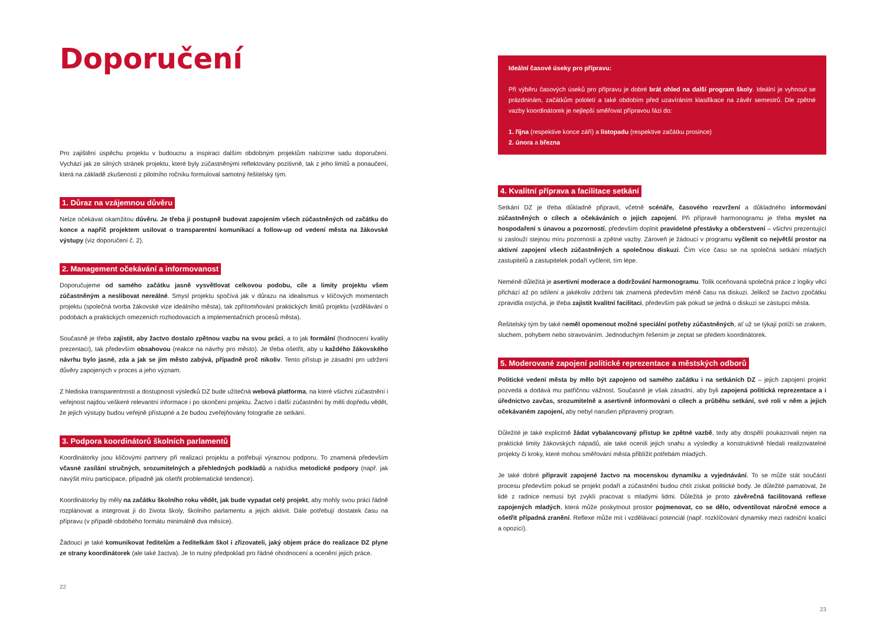Doporučení
Pro zajištění úspěchu projektu v budoucnu a inspiraci dalším obdobným projektům nabízíme sadu doporučení. Vychází jak ze silných stránek projektu, které byly zúčastněnými reflektovány pozitivně, tak z jeho limitů a ponaučení, která na základě zkušenosti z pilotního ročníku formuloval samotný řešitelský tým.
1. Důraz na vzájemnou důvěru
Nelze očekávat okamžitou důvěru. Je třeba ji postupně budovat zapojením všech zúčastněných od začátku do konce a napříč projektem usilovat o transparentní komunikaci a follow-up od vedení města na žákovské výstupy (viz doporučení č. 2).
2. Management očekávání a informovanost
Doporučujeme od samého začátku jasně vysvětlovat celkovou podobu, cíle a limity projektu všem zúčastněným a neslibovat nereálné. Smysl projektu spočívá jak v důrazu na idealismus v klíčových momentech projektu (společná tvorba žákovské vize ideálního města), tak zpřítomňování praktických limitů projektu (vzdělávání o podobách a praktických omezeních rozhodovacích a implementačních procesů města).
Současně je třeba zajistit, aby žactvo dostalo zpětnou vazbu na svou práci, a to jak formální (hodnocení kvality prezentací), tak především obsahovou (reakce na návrhy pro město). Je třeba ošetřit, aby u každého žákovského návrhu bylo jasné, zda a jak se jím město zabývá, případně proč nikoliv. Tento přístup je zásadní pro udržení důvěry zapojených v proces a jeho význam.
Z hlediska transparentnosti a dostupnosti výsledků DZ bude užitečná webová platforma, na které všichni zúčastnění i veřejnost najdou veškeré relevantní informace i po skončení projektu. Žactvo i další zúčastnění by měli dopředu vědět, že jejich výstupy budou veřejně přístupné a že budou zveřejňovány fotografie ze setkání.
3. Podpora koordinátorů školních parlamentů
Koordinátorky jsou klíčovými partnery při realizaci projektu a potřebují výraznou podporu. To znamená především včasné zasílání stručných, srozumitelných a přehledných podkladů a nabídka metodické podpory (např. jak navýšit míru participace, případně jak ošetřit problematické tendence).
Koordinátorky by měly na začátku školního roku vědět, jak bude vypadat celý projekt, aby mohly svou práci řádně rozplánovat a integrovat ji do života školy, školního parlamentu a jejich aktivit. Dále potřebují dostatek času na přípravu (v případě obdobého formátu minimálně dva měsíce).
Žádoucí je také komunikovat ředitelům a ředitelkám škol i zřizovateli, jaký objem práce do realizace DZ plyne ze strany koordinátorek (ale také žactva). Je to nutný předpoklad pro řádné ohodnocení a ocenění jejich práce.
22
Ideální časové úseky pro přípravu:
Při výběru časových úseků pro přípravu je dobré brát ohled na další program školy. Ideální je vyhnout se prázdninám, začátkům pololetí a také obdobím před uzavíráním klasifikace na závěr semestrů. Dle zpětné vazby koordinátorek je nejlepší směřovat přípravou fázi do:
1. října (respektive konce září) a listopadu (respektive začátku prosince)
2. února a března
4. Kvalitní příprava a facilitace setkání
Setkání DZ je třeba důkladně připravit, včetně scénáře, časového rozvržení a důkladného informování zúčastněných o cílech a očekáváních o jejich zapojení. Při přípravě harmonogramu je třeba myslet na hospodaření s únavou a pozorností, především doplnit pravidelné přestávky a občerstvení – všichni prezentující si zaslouží stejnou míru pozornosti a zpětné vazby. Zároveň je žádoucí v programu vyčlenit co největší prostor na aktivní zapojení všech zúčastněných a společnou diskuzi. Čím více času se na společná setkání mladých zastupitelů a zastupitelek podaří vyčlenit, tím lépe.
Neméně důležitá je asertivní moderace a dodržování harmonogramu. Tolik oceňovaná společná práce z logiky věci přichází až po sdílení a jakékoliv zdržení tak znamená především méně času na diskuzi. Jelikož se žactvo zpočátku zpravidla ostýchá, je třeba zajistit kvalitní facilitaci, především pak pokud se jedná o diskuzi se zástupci města.
Řešitelský tým by také neměl opomenout možné speciální potřeby zúčastněných, ať už se týkají potíží se zrakem, sluchem, pohybem nebo stravováním. Jednoduchým řešením je zeptat se předem koordinátorek.
5. Moderované zapojení politické reprezentace a městských odborů
Politické vedení města by mělo být zapojeno od samého začátku i na setkáních DZ – jejich zapojení projekt pozvedá a dodává mu patřičnou vážnost. Současně je však zásadní, aby byli zapojená politická reprezentace a i úřednictvo zavčas, srozumitelně a asertivně informováni o cílech a průběhu setkání, své roli v něm a jejich očekávaném zapojení, aby nebyl narušen připravený program.
Důležité je také explicitně žádat vybalancovaný přístup ke zpětné vazbě, tedy aby dospělí poukazovali nejen na praktické limity žákovských nápadů, ale také ocenili jejich snahu a výsledky a konstruktivně hledali realizovatelné projekty či kroky, které mohou směřování města přiblížit potřebám mladých.
Je také dobré připravit zapojené žactvo na mocenskou dynamiku a vyjednávání. To se může stát součástí procesu především pokud se projekt podaří a zúčastnění budou chtít získat politické body. Je důležité pamatovat, že lidé z radnice nemusí být zvyklí pracovat s mladými lidmi. Důležitá je proto závěrečná facilitovaná reflexe zapojených mladých, která může poskytnout prostor pojmenovat, co se dělo, odventilovat náročné emoce a ošetřit případná zranění. Reflexe může mít i vzdělávací potenciál (např. rozklíčování dynamiky mezi radniční koalicí a opozicí).
23